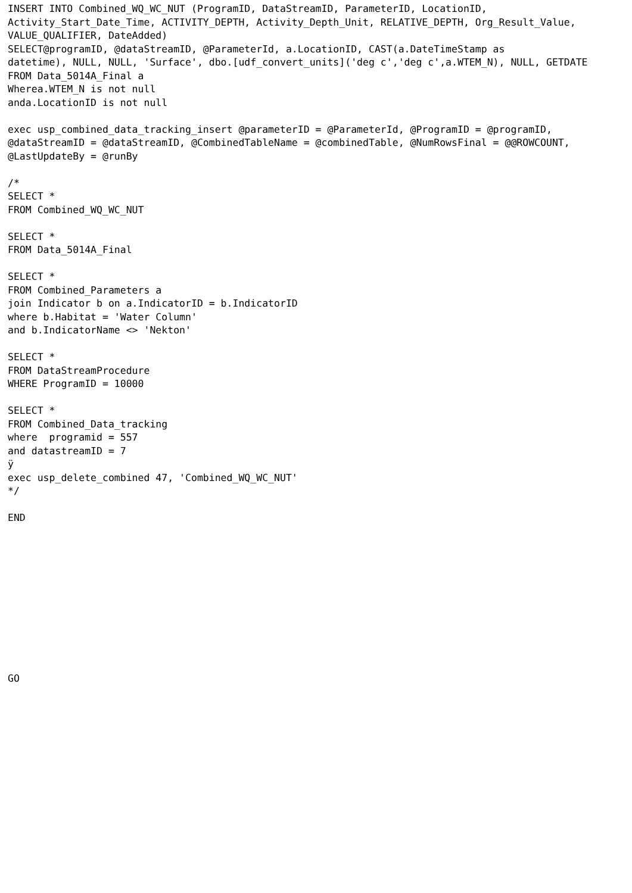INSERT INTO Combined_WQ_WC_NUT (ProgramID, DataStreamID, ParameterID, LocationID,
Activity_Start_Date_Time, ACTIVITY_DEPTH, Activity_Depth_Unit, RELATIVE_DEPTH, Org_Result_Value,
VALUE_QUALIFIER, DateAdded)
SELECT@programID, @dataStreamID, @ParameterId, a.LocationID, CAST(a.DateTimeStamp as
datetime), NULL, NULL, 'Surface', dbo.[udf_convert_units]('deg c','deg c',a.WTEM_N), NULL, GETDATE
FROM Data_5014A_Final a
Wherea.WTEM_N is not null
anda.LocationID is not null

exec usp_combined_data_tracking_insert @parameterID = @ParameterId, @ProgramID = @programID,
@dataStreamID = @dataStreamID, @CombinedTableName = @combinedTable, @NumRowsFinal = @@ROWCOUNT,
@LastUpdateBy = @runBy

/*
SELECT *
FROM Combined_WQ_WC_NUT

SELECT *
FROM Data_5014A_Final

SELECT *
FROM Combined_Parameters a
join Indicator b on a.IndicatorID = b.IndicatorID
where b.Habitat = 'Water Column'
and b.IndicatorName <> 'Nekton'

SELECT *
FROM DataStreamProcedure
WHERE ProgramID = 10000

SELECT *
FROM Combined_Data_tracking
where  programid = 557
and datastreamID = 7
ÿ
exec usp_delete_combined 47, 'Combined_WQ_WC_NUT'
*/

END











GO